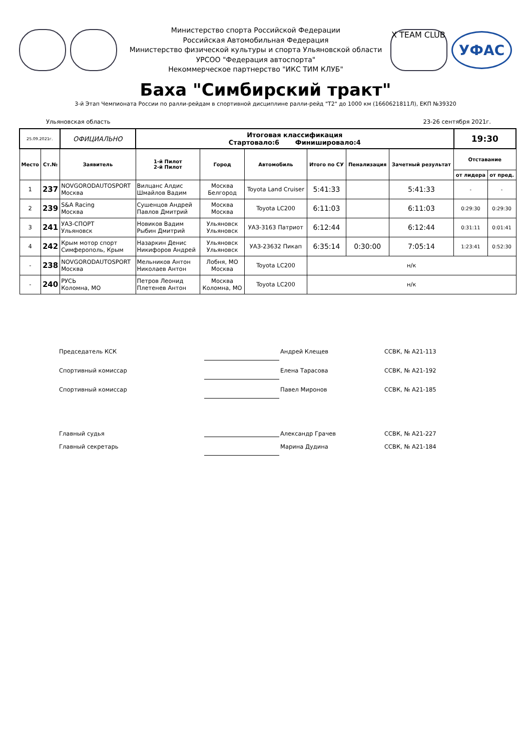Министерство спорта Российской Федерации
Российская Автомобильная Федерация
Министерство физической культуры и спорта Ульяновской области
УРСОО "Федерация автоспорта"
Некоммерческое партнерство "ИКС ТИМ КЛУБ"
X TEAM CLUB
УФАС
Баха "Симбирский тракт"
3-й Этап Чемпионата России по ралли-рейдам в спортивной дисциплине ралли-рейд "Т2" до 1000 км (1660621811Л), ЕКП №39320
Ульяновская область 23-26 сентября 2021г.
| 25.09.2021г. | | ОФИЦИАЛЬНО | Итоговая классификация Стартовало:6 Финишировало:4 | | | | | | 19:30 | |
| Место | Ст.№ | Заявитель | 1-й Пилот 2-й Пилот | Город | Автомобиль | Итого по СУ | Пенализация | Зачетный результат | Отставание | |
| | | | | | | | | | от лидера | от пред. |
| 1 | 237 | NOVGORODAUTOSPORT Москва | Вилцанс Алдис Шмайлов Вадим | Москва Белгород | Toyota Land Cruiser | 5:41:33 | | 5:41:33 | - | - |
| 2 | 239 | S&A Racing Москва | Сушенцов Андрей Павлов Дмитрий | Москва Москва | Toyota LC200 | 6:11:03 | | 6:11:03 | 0:29:30 | 0:29:30 |
| 3 | 241 | УАЗ-СПОРТ Ульяновск | Новиков Вадим Рыбин Дмитрий | Ульяновск Ульяновск | УАЗ-3163 Патриот | 6:12:44 | | 6:12:44 | 0:31:11 | 0:01:41 |
| 4 | 242 | Крым мотор спорт Симферополь, Крым | Назаркин Денис Никифоров Андрей | Ульяновск Ульяновск | УАЗ-23632 Пикап | 6:35:14 | 0:30:00 | 7:05:14 | 1:23:41 | 0:52:30 |
| - | 238 | NOVGORODAUTOSPORT Москва | Мельников Антон Николаев Антон | Лобня, МО Москва | Toyota LC200 | н/к | | | | |
| - | 240 | РУСЬ Коломна, МО | Петров Леонид Плетенев Антон | Москва Коломна, МО | Toyota LC200 | н/к | | | | |
Председатель КСК Андрей Клещев ССВК, № А21-113
Спортивный комиссар Елена Тарасова ССВК, № А21-192
Спортивный комиссар Павел Миронов ССВК, № А21-185
Главный судья Александр Грачев ССВК, № А21-227
Главный секретарь Марина Дудина ССВК, № А21-184